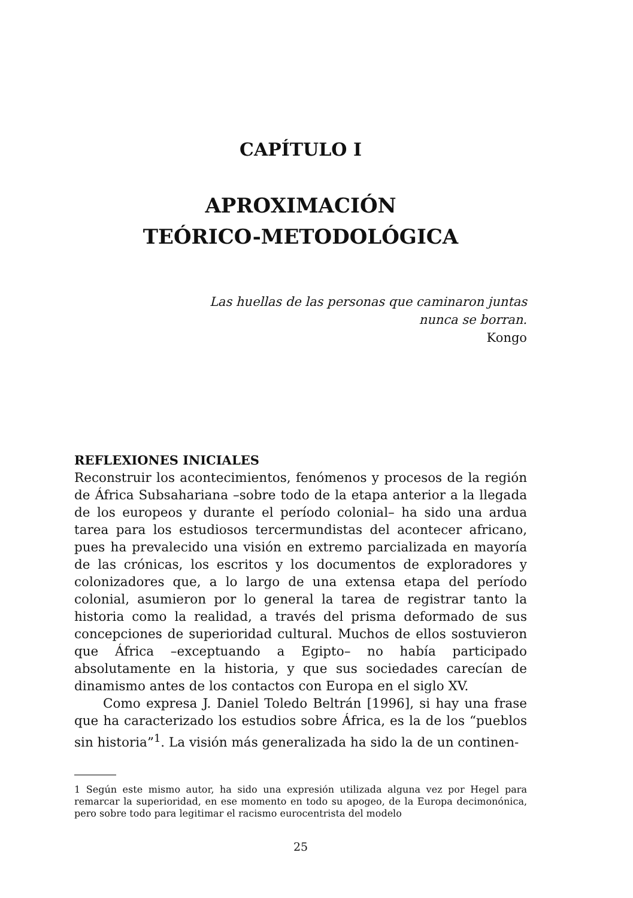CAPÍTULO I
APROXIMACIÓN
TEÓRICO-METODOLÓGICA
Las huellas de las personas que caminaron juntas
nunca se borran.
Kongo
REFLEXIONES INICIALES
Reconstruir los acontecimientos, fenómenos y procesos de la región de África Subsahariana –sobre todo de la etapa anterior a la llegada de los europeos y durante el período colonial– ha sido una ardua tarea para los estudiosos tercermundistas del acontecer africano, pues ha prevalecido una visión en extremo parcializada en mayoría de las crónicas, los escritos y los documentos de exploradores y colonizadores que, a lo largo de una extensa etapa del período colonial, asumieron por lo general la tarea de registrar tanto la historia como la realidad, a través del prisma deformado de sus concepciones de superioridad cultural. Muchos de ellos sostuvieron que África –exceptuando a Egipto– no había participado absolutamente en la historia, y que sus sociedades carecían de dinamismo antes de los contactos con Europa en el siglo XV.
Como expresa J. Daniel Toledo Beltrán [1996], si hay una frase que ha caracterizado los estudios sobre África, es la de los “pueblos sin historia”<sup>1</sup>. La visión más generalizada ha sido la de un continen-
1 Según este mismo autor, ha sido una expresión utilizada alguna vez por Hegel para remarcar la superioridad, en ese momento en todo su apogeo, de la Europa decimonónica, pero sobre todo para legitimar el racismo eurocentrista del modelo
25